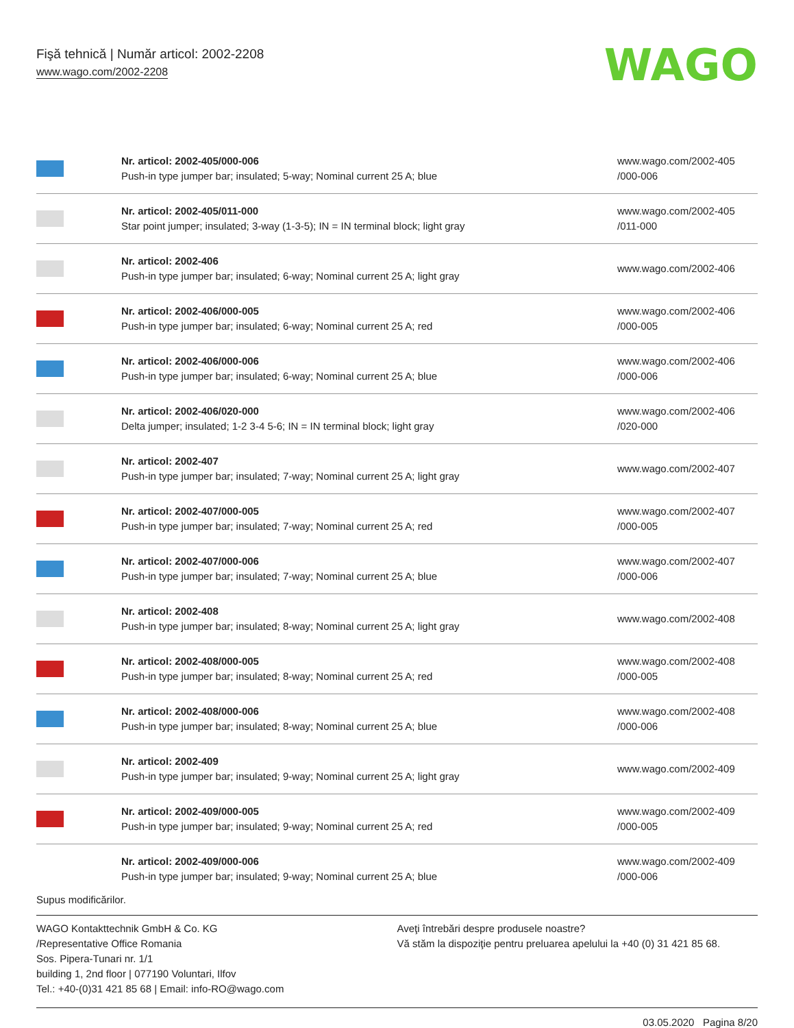Fişă tehnică | Număr articol: 2002-2208
www.wago.com/2002-2208
WAGO
| | Nr. articol: 2002-405/000-006 Push-in type jumper bar; insulated; 5-way; Nominal current 25 A; blue | www.wago.com/2002-405 /000-006 |
| | Nr. articol: 2002-405/011-000 Star point jumper; insulated; 3-way (1-3-5); IN = IN terminal block; light gray | www.wago.com/2002-405 /011-000 |
| | Nr. articol: 2002-406 Push-in type jumper bar; insulated; 6-way; Nominal current 25 A; light gray | www.wago.com/2002-406 |
| | Nr. articol: 2002-406/000-005 Push-in type jumper bar; insulated; 6-way; Nominal current 25 A; red | www.wago.com/2002-406 /000-005 |
| | Nr. articol: 2002-406/000-006 Push-in type jumper bar; insulated; 6-way; Nominal current 25 A; blue | www.wago.com/2002-406 /000-006 |
| | Nr. articol: 2002-406/020-000 Delta jumper; insulated; 1-2 3-4 5-6; IN = IN terminal block; light gray | www.wago.com/2002-406 /020-000 |
| | Nr. articol: 2002-407 Push-in type jumper bar; insulated; 7-way; Nominal current 25 A; light gray | www.wago.com/2002-407 |
| | Nr. articol: 2002-407/000-005 Push-in type jumper bar; insulated; 7-way; Nominal current 25 A; red | www.wago.com/2002-407 /000-005 |
| | Nr. articol: 2002-407/000-006 Push-in type jumper bar; insulated; 7-way; Nominal current 25 A; blue | www.wago.com/2002-407 /000-006 |
| | Nr. articol: 2002-408 Push-in type jumper bar; insulated; 8-way; Nominal current 25 A; light gray | www.wago.com/2002-408 |
| | Nr. articol: 2002-408/000-005 Push-in type jumper bar; insulated; 8-way; Nominal current 25 A; red | www.wago.com/2002-408 /000-005 |
| | Nr. articol: 2002-408/000-006 Push-in type jumper bar; insulated; 8-way; Nominal current 25 A; blue | www.wago.com/2002-408 /000-006 |
| | Nr. articol: 2002-409 Push-in type jumper bar; insulated; 9-way; Nominal current 25 A; light gray | www.wago.com/2002-409 |
| | Nr. articol: 2002-409/000-005 Push-in type jumper bar; insulated; 9-way; Nominal current 25 A; red | www.wago.com/2002-409 /000-005 |
| | Nr. articol: 2002-409/000-006 Push-in type jumper bar; insulated; 9-way; Nominal current 25 A; blue | www.wago.com/2002-409 /000-006 |
Supus modificărilor.
WAGO Kontakttechnik GmbH & Co. KG
/Representative Office Romania
Sos. Pipera-Tunari nr. 1/1
building 1, 2nd floor | 077190 Voluntari, Ilfov
Tel.: +40-(0)31 421 85 68 | Email: info-RO@wago.com
Aveţi întrebări despre produsele noastre?
Vă stăm la dispoziţie pentru preluarea apelului la +40 (0) 31 421 85 68.
03.05.2020 Pagina 8/20